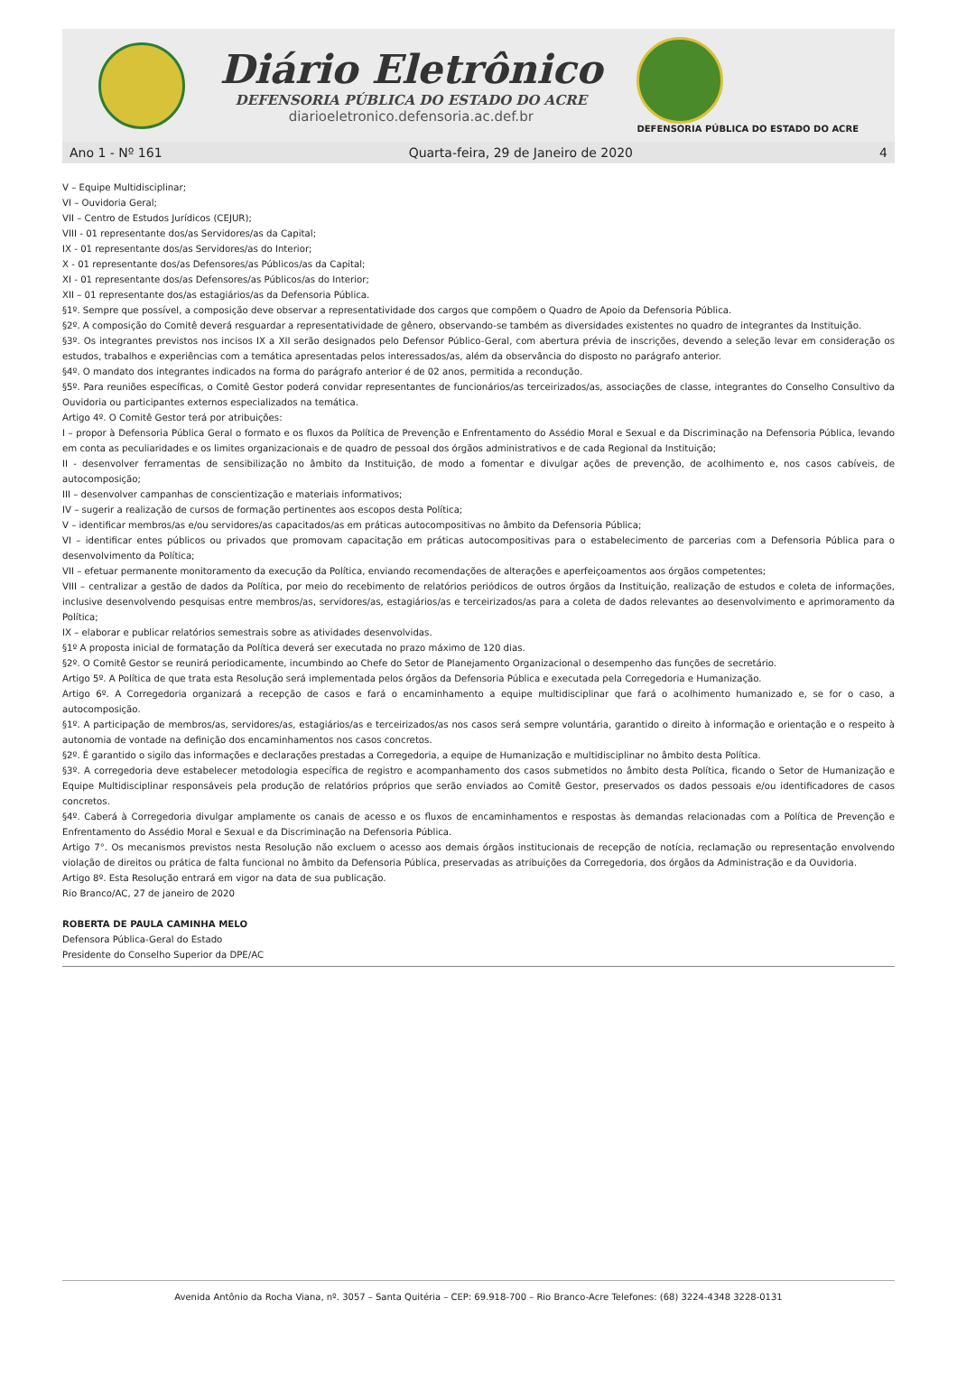Diário Eletrônico
DEFENSORIA PÚBLICA DO ESTADO DO ACRE
diarioeletronico.defensoria.ac.def.br
DEFENSORIA PÚBLICA DO ESTADO DO ACRE
Ano 1 - Nº 161 Quarta-feira, 29 de Janeiro de 2020 4
V – Equipe Multidisciplinar;
VI – Ouvidoria Geral;
VII – Centro de Estudos Jurídicos (CEJUR);
VIII - 01 representante dos/as Servidores/as da Capital;
IX - 01 representante dos/as Servidores/as do Interior;
X - 01 representante dos/as Defensores/as Públicos/as da Capital;
XI - 01 representante dos/as Defensores/as Públicos/as do Interior;
XII – 01 representante dos/as estagiários/as da Defensoria Pública.
§1º. Sempre que possível, a composição deve observar a representatividade dos cargos que compõem o Quadro de Apoio da Defensoria Pública.
§2º. A composição do Comitê deverá resguardar a representatividade de gênero, observando-se também as diversidades existentes no quadro de integrantes da Instituição.
§3º. Os integrantes previstos nos incisos IX a XII serão designados pelo Defensor Público-Geral, com abertura prévia de inscrições, devendo a seleção levar em consideração os estudos, trabalhos e experiências com a temática apresentadas pelos interessados/as, além da observância do disposto no parágrafo anterior.
§4º. O mandato dos integrantes indicados na forma do parágrafo anterior é de 02 anos, permitida a recondução.
§5º. Para reuniões específicas, o Comitê Gestor poderá convidar representantes de funcionários/as terceirizados/as, associações de classe, integrantes do Conselho Consultivo da Ouvidoria ou participantes externos especializados na temática.
Artigo 4º. O Comitê Gestor terá por atribuições:
I – propor à Defensoria Pública Geral o formato e os fluxos da Política de Prevenção e Enfrentamento do Assédio Moral e Sexual e da Discriminação na Defensoria Pública, levando em conta as peculiaridades e os limites organizacionais e de quadro de pessoal dos órgãos administrativos e de cada Regional da Instituição;
II - desenvolver ferramentas de sensibilização no âmbito da Instituição, de modo a fomentar e divulgar ações de prevenção, de acolhimento e, nos casos cabíveis, de autocomposição;
III – desenvolver campanhas de conscientização e materiais informativos;
IV – sugerir a realização de cursos de formação pertinentes aos escopos desta Política;
V – identificar membros/as e/ou servidores/as capacitados/as em práticas autocompositivas no âmbito da Defensoria Pública;
VI – identificar entes públicos ou privados que promovam capacitação em práticas autocompositivas para o estabelecimento de parcerias com a Defensoria Pública para o desenvolvimento da Política;
VII – efetuar permanente monitoramento da execução da Política, enviando recomendações de alterações e aperfeiçoamentos aos órgãos competentes;
VIII – centralizar a gestão de dados da Política, por meio do recebimento de relatórios periódicos de outros órgãos da Instituição, realização de estudos e coleta de informações, inclusive desenvolvendo pesquisas entre membros/as, servidores/as, estagiários/as e terceirizados/as para a coleta de dados relevantes ao desenvolvimento e aprimoramento da Política;
IX – elaborar e publicar relatórios semestrais sobre as atividades desenvolvidas.
§1º A proposta inicial de formatação da Política deverá ser executada no prazo máximo de 120 dias.
§2º. O Comitê Gestor se reunirá periodicamente, incumbindo ao Chefe do Setor de Planejamento Organizacional o desempenho das funções de secretário.
Artigo 5º. A Política de que trata esta Resolução será implementada pelos órgãos da Defensoria Pública e executada pela Corregedoria e Humanização.
Artigo 6º. A Corregedoria organizará a recepção de casos e fará o encaminhamento a equipe multidisciplinar que fará o acolhimento humanizado e, se for o caso, a autocomposição.
§1º. A participação de membros/as, servidores/as, estagiários/as e terceirizados/as nos casos será sempre voluntária, garantido o direito à informação e orientação e o respeito à autonomia de vontade na definição dos encaminhamentos nos casos concretos.
§2º. É garantido o sigilo das informações e declarações prestadas a Corregedoria, a equipe de Humanização e multidisciplinar no âmbito desta Política.
§3º. A corregedoria deve estabelecer metodologia específica de registro e acompanhamento dos casos submetidos no âmbito desta Política, ficando o Setor de Humanização e Equipe Multidisciplinar responsáveis pela produção de relatórios próprios que serão enviados ao Comitê Gestor, preservados os dados pessoais e/ou identificadores de casos concretos.
§4º. Caberá à Corregedoria divulgar amplamente os canais de acesso e os fluxos de encaminhamentos e respostas às demandas relacionadas com a Política de Prevenção e Enfrentamento do Assédio Moral e Sexual e da Discriminação na Defensoria Pública.
Artigo 7°. Os mecanismos previstos nesta Resolução não excluem o acesso aos demais órgãos institucionais de recepção de notícia, reclamação ou representação envolvendo violação de direitos ou prática de falta funcional no âmbito da Defensoria Pública, preservadas as atribuições da Corregedoria, dos órgãos da Administração e da Ouvidoria.
Artigo 8º. Esta Resolução entrará em vigor na data de sua publicação.
Rio Branco/AC, 27 de janeiro de 2020
ROBERTA DE PAULA CAMINHA MELO
Defensora Pública-Geral do Estado
Presidente do Conselho Superior da DPE/AC
Avenida Antônio da Rocha Viana, nº. 3057 – Santa Quitéria – CEP: 69.918-700 – Rio Branco-Acre Telefones: (68) 3224-4348 3228-0131